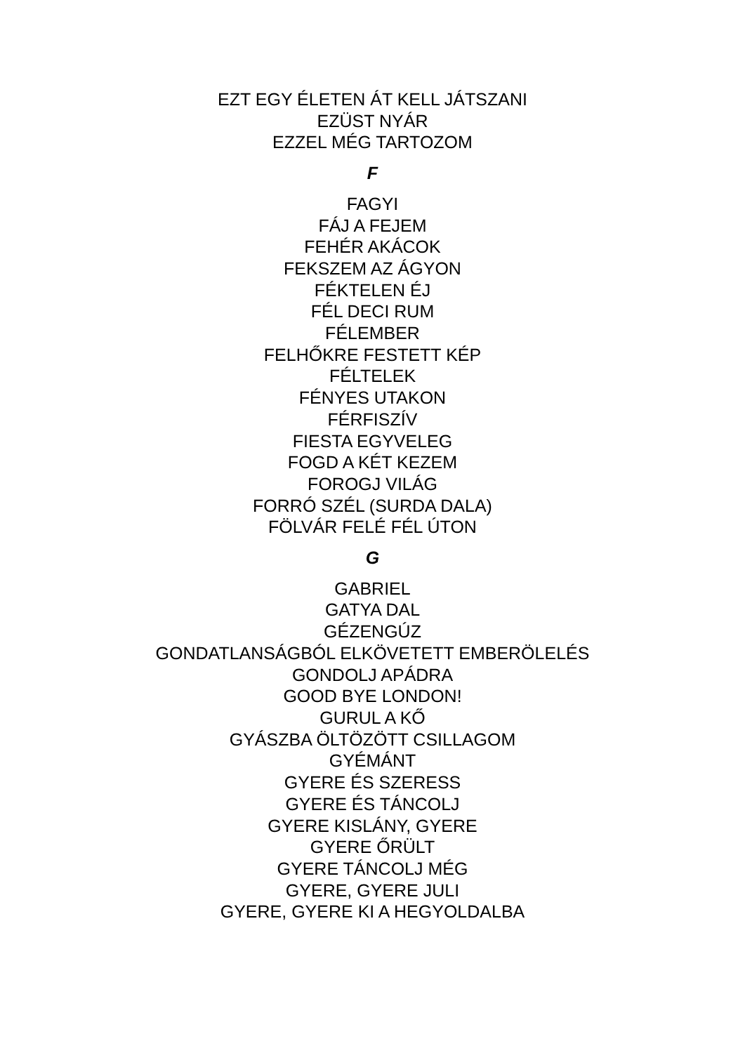EZT EGY ÉLETEN ÁT KELL JÁTSZANI
EZÜST NYÁR
EZZEL MÉG TARTOZOM
F
FAGYI
FÁJ A FEJEM
FEHÉR AKÁCOK
FEKSZEM AZ ÁGYON
FÉKTELEN ÉJ
FÉL DECI RUM
FÉLEMBER
FELHŐKRE FESTETT KÉP
FÉLTELEK
FÉNYES UTAKON
FÉRFISZÍV
FIESTA EGYVELEG
FOGD A KÉT KEZEM
FOROGJ VILÁG
FORRÓ SZÉL (SURDA DALA)
FÖLVÁR FELÉ FÉL ÚTON
G
GABRIEL
GATYA DAL
GÉZENGÚZ
GONDATLANSÁGBÓL ELKÖVETETT EMBERÖLELÉS
GONDOLJ APÁDRA
GOOD BYE LONDON!
GURUL A KŐ
GYÁSZBA ÖLTÖZÖTT CSILLAGOM
GYÉMÁNT
GYERE ÉS SZERESS
GYERE ÉS TÁNCOLJ
GYERE KISLÁNY, GYERE
GYERE ŐRÜLT
GYERE TÁNCOLJ MÉG
GYERE, GYERE JULI
GYERE, GYERE KI A HEGYOLDALBA